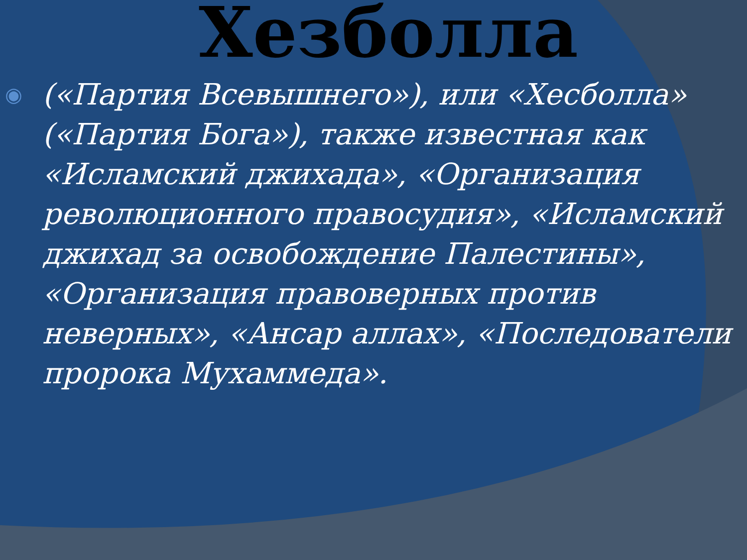Хезболла
◉
(«Партия Всевышнего»), или «Хесболла» («Партия Бога»), также известная как «Исламский джихада», «Организация революционного правосудия», «Исламский джихад за освобождение Палестины», «Организация правоверных против неверных», «Ансар аллах», «Последователи пророка Мухаммеда».